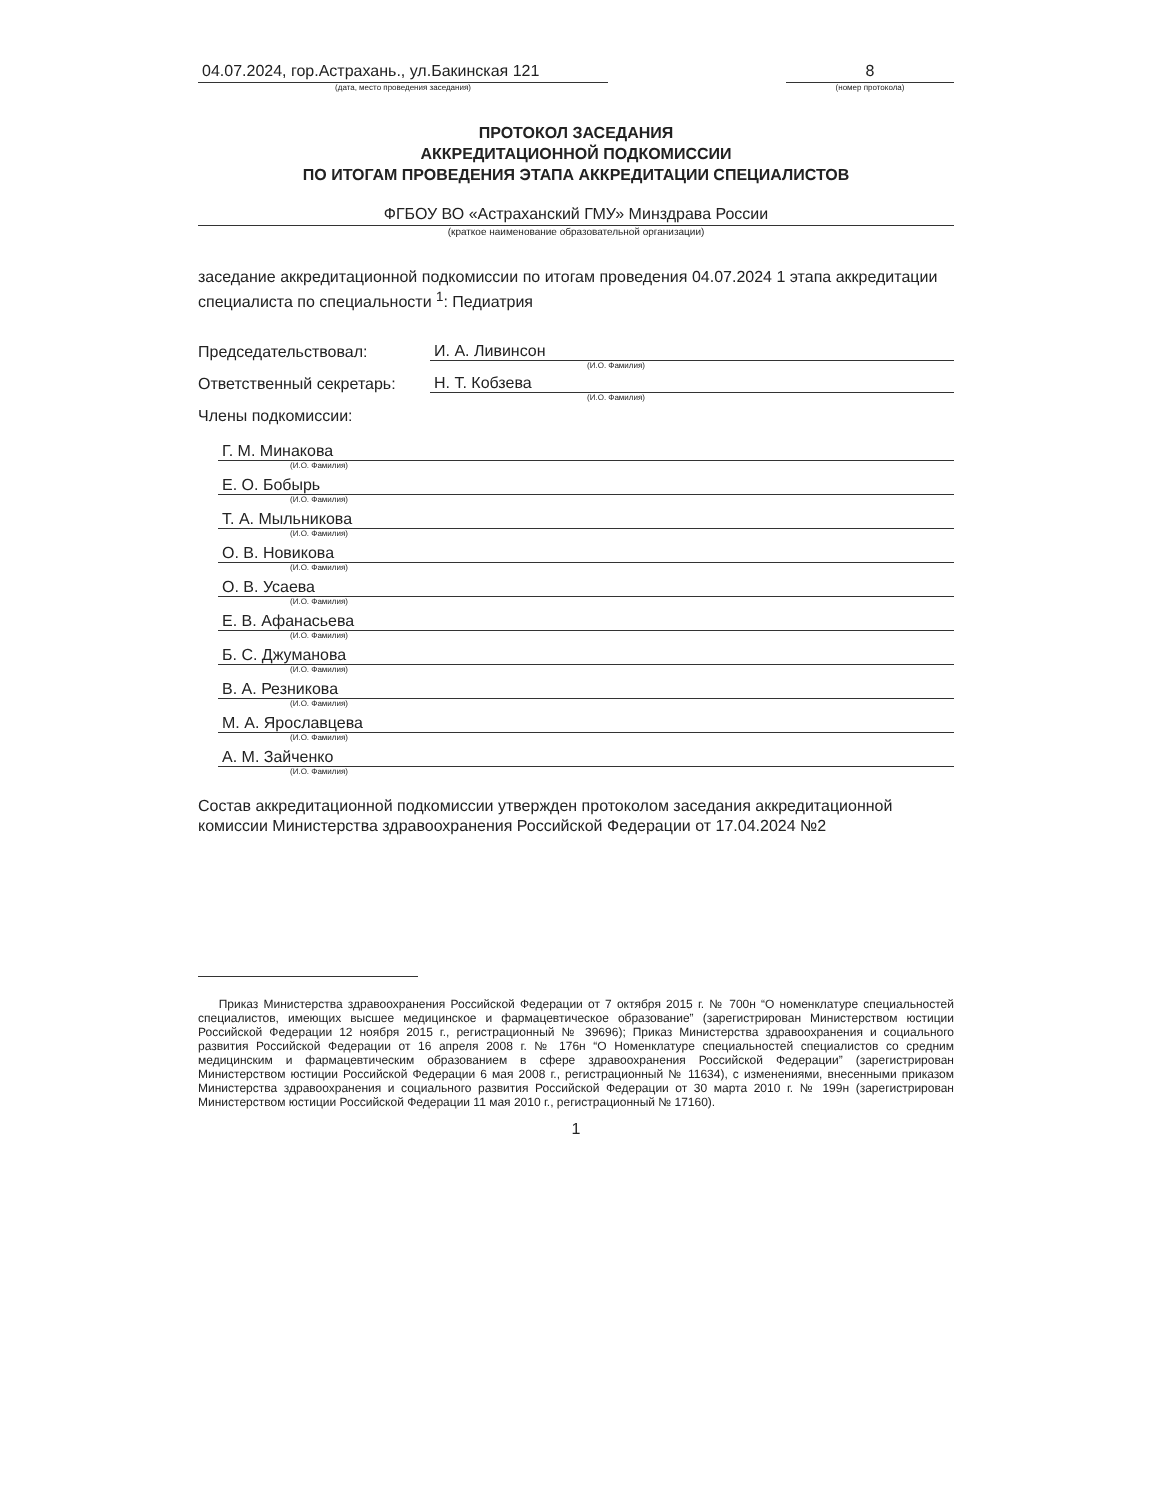04.07.2024, гор.Астрахань., ул.Бакинская 121
(дата, место проведения заседания)
8
(номер протокола)
ПРОТОКОЛ ЗАСЕДАНИЯ
АККРЕДИТАЦИОННОЙ ПОДКОМИССИИ
ПО ИТОГАМ ПРОВЕДЕНИЯ ЭТАПА АККРЕДИТАЦИИ СПЕЦИАЛИСТОВ
ФГБОУ ВО «Астраханский ГМУ» Минздрава России
(краткое наименование образовательной организации)
заседание аккредитационной подкомиссии по итогам проведения 04.07.2024 1 этапа аккредитации специалиста по специальности <sup>1</sup>: Педиатрия
Председательствовал:
И. А. Ливинсон
(И.О. Фамилия)
Ответственный секретарь:
Н. Т. Кобзева
(И.О. Фамилия)
Члены подкомиссии:
Г. М. Минакова
(И.О. Фамилия)
Е. О. Бобырь
(И.О. Фамилия)
Т. А. Мыльникова
(И.О. Фамилия)
О. В. Новикова
(И.О. Фамилия)
О. В. Усаева
(И.О. Фамилия)
Е. В. Афанасьева
(И.О. Фамилия)
Б. С. Джуманова
(И.О. Фамилия)
В. А. Резникова
(И.О. Фамилия)
М. А. Ярославцева
(И.О. Фамилия)
А. М. Зайченко
(И.О. Фамилия)
Состав аккредитационной подкомиссии утвержден протоколом заседания аккредитационной комиссии Министерства здравоохранения Российской Федерации от 17.04.2024 №2
Приказ Министерства здравоохранения Российской Федерации от 7 октября 2015 г. № 700н “О номенклатуре специальностей специалистов, имеющих высшее медицинское и фармацевтическое образование” (зарегистрирован Министерством юстиции Российской Федерации 12 ноября 2015 г., регистрационный № 39696); Приказ Министерства здравоохранения и социального развития Российской Федерации от 16 апреля 2008 г. № 176н “О Номенклатуре специальностей специалистов со средним медицинским и фармацевтическим образованием в сфере здравоохранения Российской Федерации” (зарегистрирован Министерством юстиции Российской Федерации 6 мая 2008 г., регистрационный № 11634), с изменениями, внесенными приказом Министерства здравоохранения и социального развития Российской Федерации от 30 марта 2010 г. № 199н (зарегистрирован Министерством юстиции Российской Федерации 11 мая 2010 г., регистрационный № 17160).
1